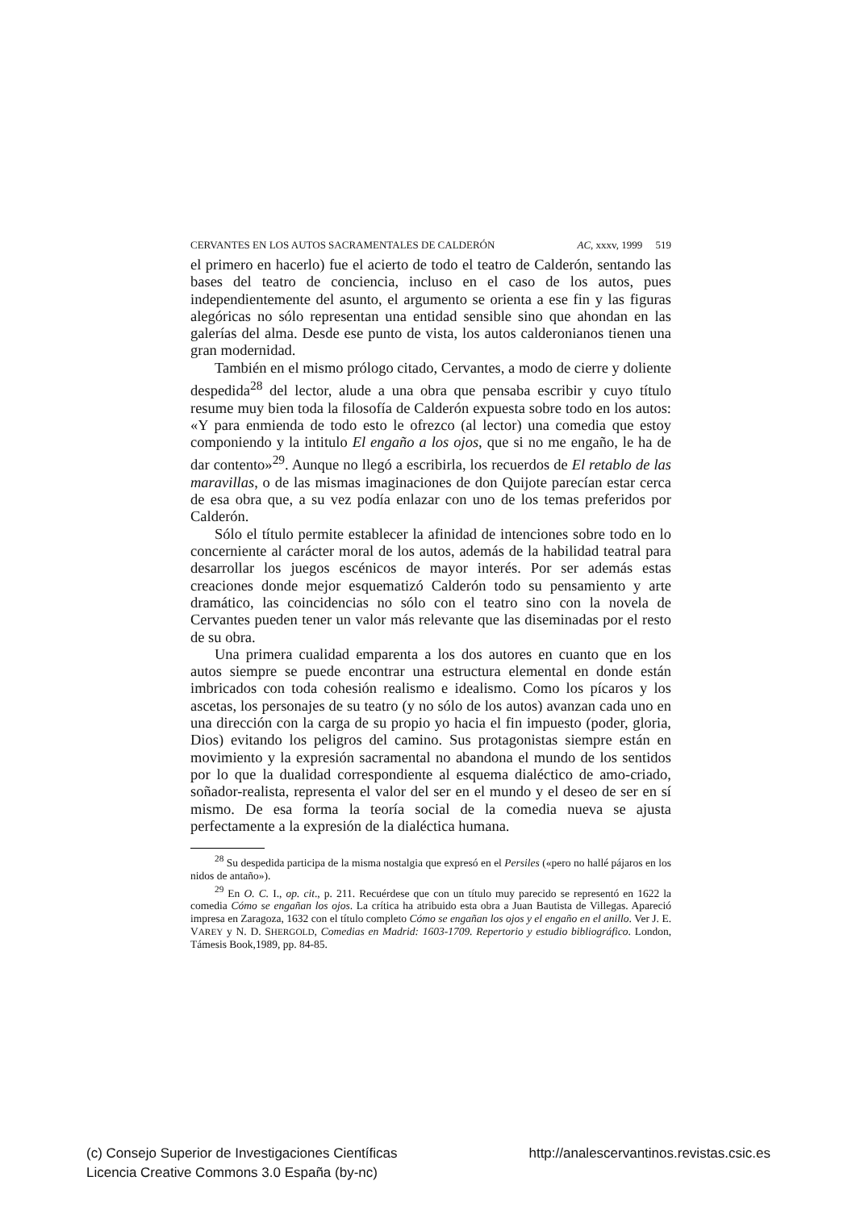CERVANTES EN LOS AUTOS SACRAMENTALES DE CALDERÓN AC, xxxv, 1999 519
el primero en hacerlo) fue el acierto de todo el teatro de Calderón, sentando las bases del teatro de conciencia, incluso en el caso de los autos, pues independientemente del asunto, el argumento se orienta a ese fin y las figuras alegóricas no sólo representan una entidad sensible sino que ahondan en las galerías del alma. Desde ese punto de vista, los autos calderonianos tienen una gran modernidad.
También en el mismo prólogo citado, Cervantes, a modo de cierre y doliente despedida<sup>28</sup> del lector, alude a una obra que pensaba escribir y cuyo título resume muy bien toda la filosofía de Calderón expuesta sobre todo en los autos: «Y para enmienda de todo esto le ofrezco (al lector) una comedia que estoy componiendo y la intitulo El engaño a los ojos, que si no me engaño, le ha de dar contento»<sup>29</sup>. Aunque no llegó a escribirla, los recuerdos de El retablo de las maravillas, o de las mismas imaginaciones de don Quijote parecían estar cerca de esa obra que, a su vez podía enlazar con uno de los temas preferidos por Calderón.
Sólo el título permite establecer la afinidad de intenciones sobre todo en lo concerniente al carácter moral de los autos, además de la habilidad teatral para desarrollar los juegos escénicos de mayor interés. Por ser además estas creaciones donde mejor esquematizó Calderón todo su pensamiento y arte dramático, las coincidencias no sólo con el teatro sino con la novela de Cervantes pueden tener un valor más relevante que las diseminadas por el resto de su obra.
Una primera cualidad emparenta a los dos autores en cuanto que en los autos siempre se puede encontrar una estructura elemental en donde están imbricados con toda cohesión realismo e idealismo. Como los pícaros y los ascetas, los personajes de su teatro (y no sólo de los autos) avanzan cada uno en una dirección con la carga de su propio yo hacia el fin impuesto (poder, gloria, Dios) evitando los peligros del camino. Sus protagonistas siempre están en movimiento y la expresión sacramental no abandona el mundo de los sentidos por lo que la dualidad correspondiente al esquema dialéctico de amo-criado, soñador-realista, representa el valor del ser en el mundo y el deseo de ser en sí mismo. De esa forma la teoría social de la comedia nueva se ajusta perfectamente a la expresión de la dialéctica humana.
<sup>28</sup> Su despedida participa de la misma nostalgia que expresó en el Persiles («pero no hallé pájaros en los nidos de antaño»).
<sup>29</sup> En O. C. I., op. cit., p. 211. Recuérdese que con un título muy parecido se representó en 1622 la comedia Cómo se engañan los ojos. La crítica ha atribuido esta obra a Juan Bautista de Villegas. Apareció impresa en Zaragoza, 1632 con el título completo Cómo se engañan los ojos y el engaño en el anillo. Ver J. E. VAREY y N. D. SHERGOLD, Comedias en Madrid: 1603-1709. Repertorio y estudio bibliográfico. London, Támesis Book,1989, pp. 84-85.
(c) Consejo Superior de Investigaciones Científicas
Licencia Creative Commons 3.0 España (by-nc)
http://analescervantinos.revistas.csic.es